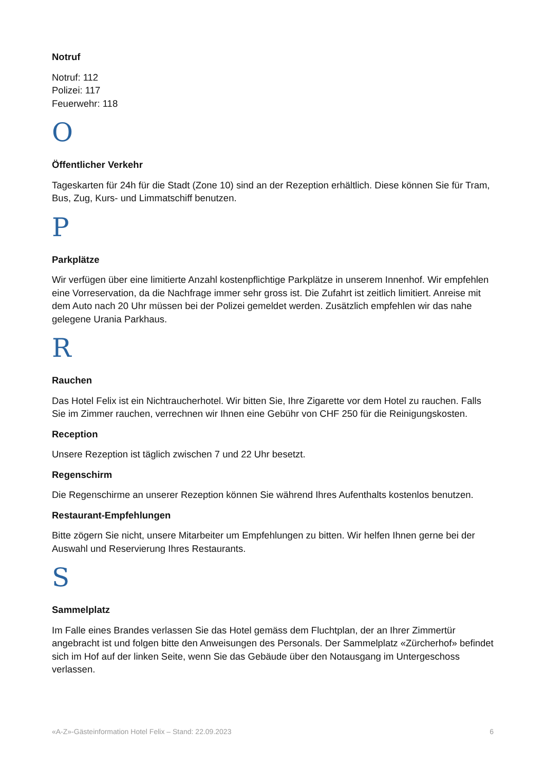Notruf
Notruf: 112
Polizei: 117
Feuerwehr: 118
O
Öffentlicher Verkehr
Tageskarten für 24h für die Stadt (Zone 10) sind an der Rezeption erhältlich. Diese können Sie für Tram, Bus, Zug, Kurs- und Limmatschiff benutzen.
P
Parkplätze
Wir verfügen über eine limitierte Anzahl kostenpflichtige Parkplätze in unserem Innenhof. Wir empfehlen eine Vorreservation, da die Nachfrage immer sehr gross ist. Die Zufahrt ist zeitlich limitiert. Anreise mit dem Auto nach 20 Uhr müssen bei der Polizei gemeldet werden. Zusätzlich empfehlen wir das nahe gelegene Urania Parkhaus.
R
Rauchen
Das Hotel Felix ist ein Nichtraucherhotel. Wir bitten Sie, Ihre Zigarette vor dem Hotel zu rauchen. Falls Sie im Zimmer rauchen, verrechnen wir Ihnen eine Gebühr von CHF 250 für die Reinigungskosten.
Reception
Unsere Rezeption ist täglich zwischen 7 und 22 Uhr besetzt.
Regenschirm
Die Regenschirme an unserer Rezeption können Sie während Ihres Aufenthalts kostenlos benutzen.
Restaurant-Empfehlungen
Bitte zögern Sie nicht, unsere Mitarbeiter um Empfehlungen zu bitten. Wir helfen Ihnen gerne bei der Auswahl und Reservierung Ihres Restaurants.
S
Sammelplatz
Im Falle eines Brandes verlassen Sie das Hotel gemäss dem Fluchtplan, der an Ihrer Zimmertür angebracht ist und folgen bitte den Anweisungen des Personals. Der Sammelplatz «Zürcherhof» befindet sich im Hof auf der linken Seite, wenn Sie das Gebäude über den Notausgang im Untergeschoss verlassen.
«A-Z»-Gästeinformation Hotel Felix – Stand: 22.09.2023 6